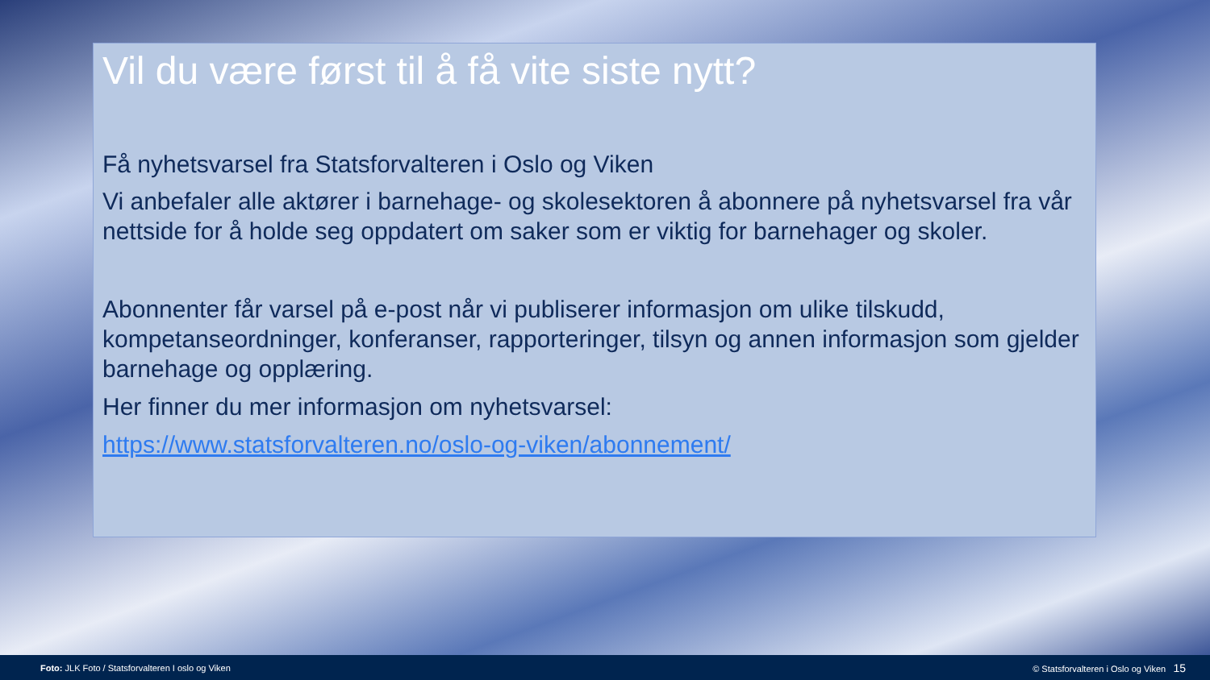Vil du være først til å få vite siste nytt?
Få nyhetsvarsel fra Statsforvalteren i Oslo og Viken
Vi anbefaler alle aktører i barnehage- og skolesektoren å abonnere på nyhetsvarsel fra vår nettside for å holde seg oppdatert om saker som er viktig for barnehager og skoler.
Abonnenter får varsel på e-post når vi publiserer informasjon om ulike tilskudd, kompetanseordninger, konferanser, rapporteringer, tilsyn og annen informasjon som gjelder barnehage og opplæring.
Her finner du mer informasjon om nyhetsvarsel:
https://www.statsforvalteren.no/oslo-og-viken/abonnement/
Foto: JLK Foto / Statsforvalteren I oslo og Viken © Statsforvalteren i Oslo og Viken 15